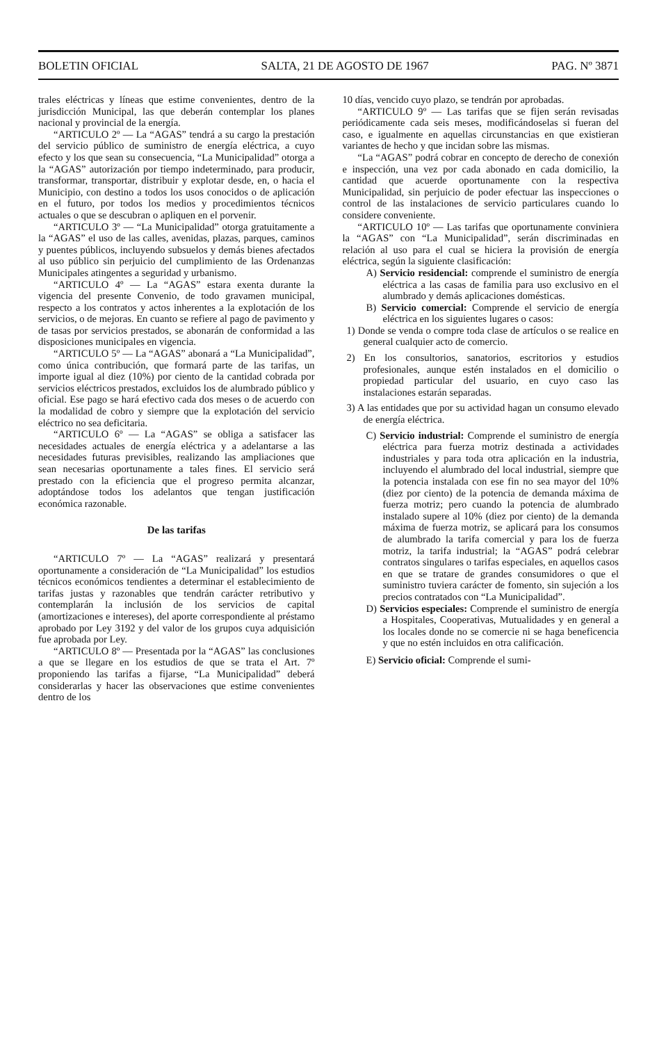BOLETIN OFICIAL SALTA, 21 DE AGOSTO DE 1967 PAG. Nº 3871
trales eléctricas y líneas que estime convenientes, dentro de la jurisdicción Municipal, las que deberán contemplar los planes nacional y provincial de la energía.
“ARTICULO 2º — La “AGAS” tendrá a su cargo la prestación del servicio público de suministro de energía eléctrica, a cuyo efecto y los que sean su consecuencia, “La Municipalidad” otorga a la “AGAS” autorización por tiempo indeterminado, para producir, transformar, transportar, distribuir y explotar desde, en, o hacia el Municipio, con destino a todos los usos conocidos o de aplicación en el futuro, por todos los medios y procedimientos técnicos actuales o que se descubran o apliquen en el porvenir.
“ARTICULO 3º — “La Municipalidad” otorga gratuitamente a la “AGAS” el uso de las calles, avenidas, plazas, parques, caminos y puentes públicos, incluyendo subsuelos y demás bienes afectados al uso público sin perjuicio del cumplimiento de las Ordenanzas Municipales atingentes a seguridad y urbanismo.
“ARTICULO 4º — La “AGAS” estara exenta durante la vigencia del presente Convenio, de todo gravamen municipal, respecto a los contratos y actos inherentes a la explotación de los servicios, o de mejoras. En cuanto se refiere al pago de pavimento y de tasas por servicios prestados, se abonarán de conformidad a las disposiciones municipales en vigencia.
“ARTICULO 5º — La “AGAS” abonará a “La Municipalidad”, como única contribución, que formará parte de las tarifas, un importe igual al diez (10%) por ciento de la cantidad cobrada por servicios eléctricos prestados, excluidos los de alumbrado público y oficial. Ese pago se hará efectivo cada dos meses o de acuerdo con la modalidad de cobro y siempre que la explotación del servicio eléctrico no sea deficitaria.
“ARTICULO 6º — La “AGAS” se obliga a satisfacer las necesidades actuales de energía eléctrica y a adelantarse a las necesidades futuras previsibles, realizando las ampliaciones que sean necesarias oportunamente a tales fines. El servicio será prestado con la eficiencia que el progreso permita alcanzar, adoptándose todos los adelantos que tengan justificación económica razonable.
De las tarifas
“ARTICULO 7º — La “AGAS” realizará y presentará oportunamente a consideración de “La Municipalidad” los estudios técnicos económicos tendientes a determinar el establecimiento de tarifas justas y razonables que tendrán carácter retributivo y contemplarán la inclusión de los servicios de capital (amortizaciones e intereses), del aporte correspondiente al préstamo aprobado por Ley 3192 y del valor de los grupos cuya adquisición fue aprobada por Ley.
“ARTICULO 8º — Presentada por la “AGAS” las conclusiones a que se llegare en los estudios de que se trata el Art. 7º proponiendo las tarifas a fijarse, “La Municipalidad” deberá considerarlas y hacer las observaciones que estime convenientes dentro de los
10 días, vencido cuyo plazo, se tendrán por aprobadas.
“ARTICULO 9º — Las tarifas que se fijen serán revisadas periódicamente cada seis meses, modificándoselas si fueran del caso, e igualmente en aquellas circunstancias en que existieran variantes de hecho y que incidan sobre las mismas.
“La “AGAS” podrá cobrar en concepto de derecho de conexión e inspección, una vez por cada abonado en cada domicilio, la cantidad que acuerde oportunamente con la respectiva Municipalidad, sin perjuicio de poder efectuar las inspecciones o control de las instalaciones de servicio particulares cuando lo considere conveniente.
“ARTICULO 10º — Las tarifas que oportunamente conviniera la “AGAS” con “La Municipalidad”, serán discriminadas en relación al uso para el cual se hiciera la provisión de energía eléctrica, según la siguiente clasificación:
A) Servicio residencial: comprende el suministro de energía eléctrica a las casas de familia para uso exclusivo en el alumbrado y demás aplicaciones domésticas.
B) Servicio comercial: Comprende el servicio de energía eléctrica en los siguientes lugares o casos:
1) Donde se venda o compre toda clase de artículos o se realice en general cualquier acto de comercio.
2) En los consultorios, sanatorios, escritorios y estudios profesionales, aunque estén instalados en el domicilio o propiedad particular del usuario, en cuyo caso las instalaciones estarán separadas.
3) A las entidades que por su actividad hagan un consumo elevado de energía eléctrica.
C) Servicio industrial: Comprende el suministro de energía eléctrica para fuerza motriz destinada a actividades industriales y para toda otra aplicación en la industria, incluyendo el alumbrado del local industrial, siempre que la potencia instalada con ese fin no sea mayor del 10% (diez por ciento) de la potencia de demanda máxima de fuerza motriz; pero cuando la potencia de alumbrado instalado supere al 10% (diez por ciento) de la demanda máxima de fuerza motriz, se aplicará para los consumos de alumbrado la tarifa comercial y para los de fuerza motriz, la tarifa industrial; la “AGAS” podrá celebrar contratos singulares o tarifas especiales, en aquellos casos en que se tratare de grandes consumidores o que el suministro tuviera carácter de fomento, sin sujeción a los precios contratados con “La Municipalidad”.
D) Servicios especiales: Comprende el suministro de energía a Hospitales, Cooperativas, Mutualidades y en general a los locales donde no se comercie ni se haga beneficencia y que no estén incluidos en otra calificación.
E) Servicio oficial: Comprende el sumi-